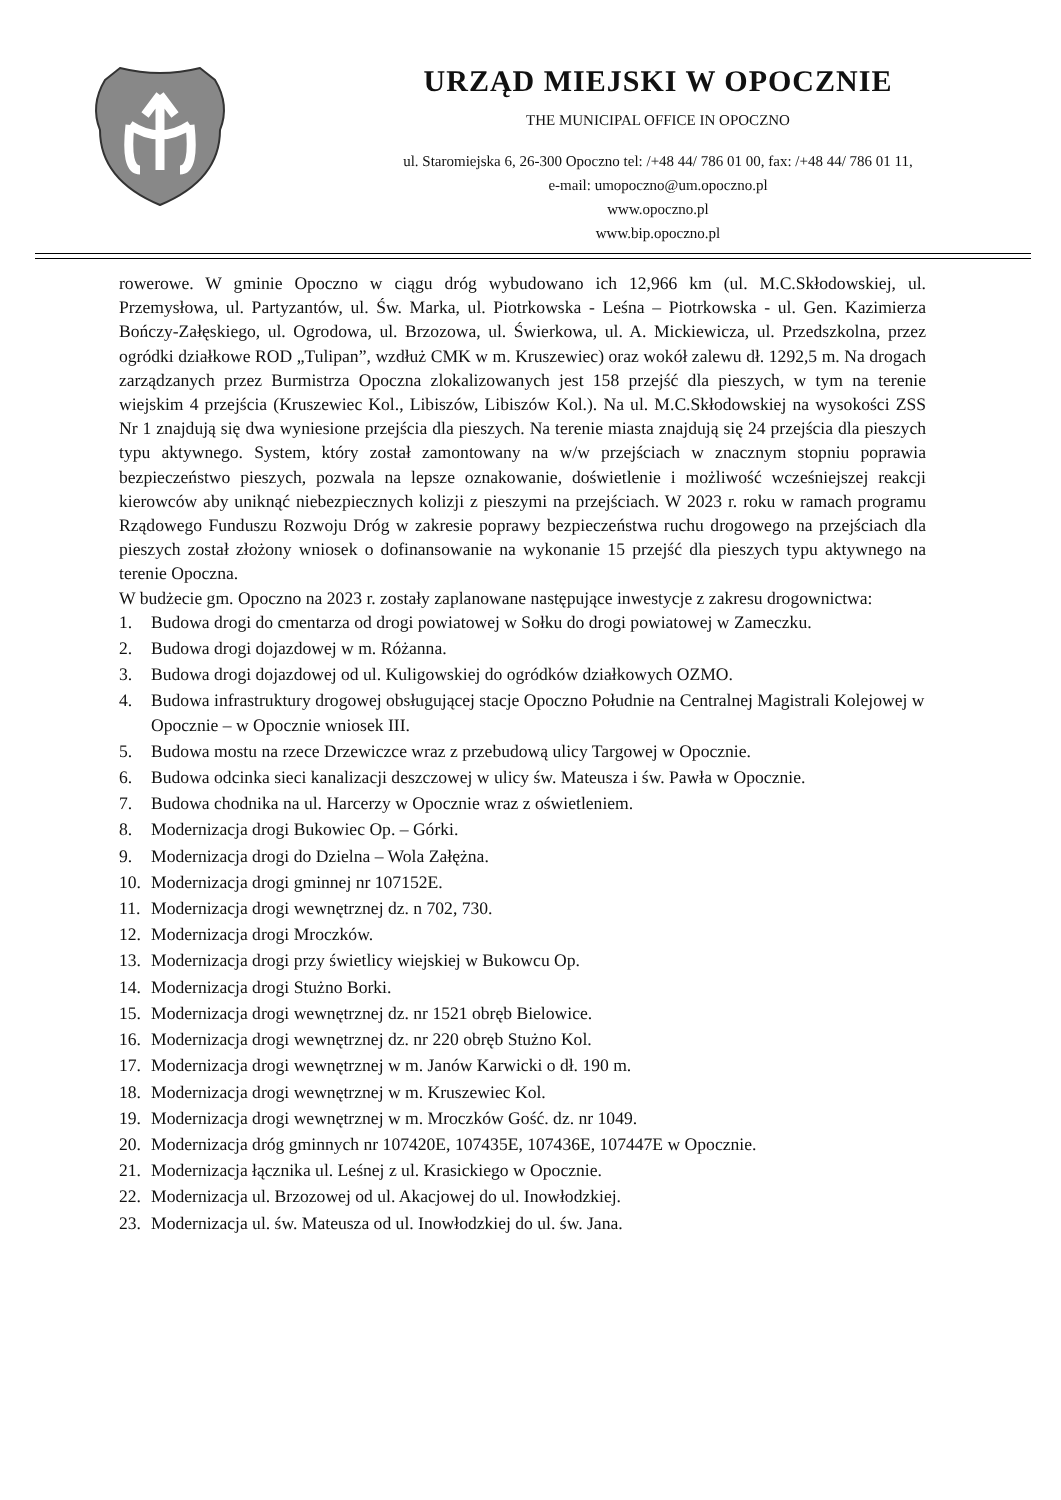URZĄD MIEJSKI W OPOCZNIE
THE MUNICIPAL OFFICE IN OPOCZNO
ul. Staromiejska 6, 26-300 Opoczno tel: /+48 44/ 786 01 00, fax: /+48 44/ 786 01 11,
e-mail: umopoczno@um.opoczno.pl
www.opoczno.pl
www.bip.opoczno.pl
rowerowe. W gminie Opoczno w ciągu dróg wybudowano ich 12,966 km (ul. M.C.Skłodowskiej, ul. Przemysłowa, ul. Partyzantów, ul. Św. Marka, ul. Piotrkowska - Leśna – Piotrkowska - ul. Gen. Kazimierza Bończy-Załęskiego, ul. Ogrodowa, ul. Brzozowa, ul. Świerkowa, ul. A. Mickiewicza, ul. Przedszkolna, przez ogródki działkowe ROD „Tulipan”, wzdłuż CMK w m. Kruszewiec) oraz wokół zalewu dł. 1292,5 m. Na drogach zarządzanych przez Burmistrza Opoczna zlokalizowanych jest 158 przejść dla pieszych, w tym na terenie wiejskim 4 przejścia (Kruszewiec Kol., Libiszów, Libiszów Kol.). Na ul. M.C.Skłodowskiej na wysokości ZSS Nr 1 znajdują się dwa wyniesione przejścia dla pieszych. Na terenie miasta znajdują się 24 przejścia dla pieszych typu aktywnego. System, który został zamontowany na w/w przejściach w znacznym stopniu poprawia bezpieczeństwo pieszych, pozwala na lepsze oznakowanie, doświetlenie i możliwość wcześniejszej reakcji kierowców aby uniknąć niebezpiecznych kolizji z pieszymi na przejściach. W 2023 r. roku w ramach programu Rządowego Funduszu Rozwoju Dróg w zakresie poprawy bezpieczeństwa ruchu drogowego na przejściach dla pieszych został złożony wniosek o dofinansowanie na wykonanie 15 przejść dla pieszych typu aktywnego na terenie Opoczna.
W budżecie gm. Opoczno na 2023 r. zostały zaplanowane następujące inwestycje z zakresu drogownictwa:
1. Budowa drogi do cmentarza od drogi powiatowej w Sołku do drogi powiatowej w Zameczku.
2. Budowa drogi dojazdowej w m. Różanna.
3. Budowa drogi dojazdowej od ul. Kuligowskiej do ogródków działkowych OZMO.
4. Budowa infrastruktury drogowej obsługującej stacje Opoczno Południe na Centralnej Magistrali Kolejowej w Opocznie – w Opocznie wniosek III.
5. Budowa mostu na rzece Drzewiczce wraz z przebudową ulicy Targowej w Opocznie.
6. Budowa odcinka sieci kanalizacji deszczowej w ulicy św. Mateusza i św. Pawła w Opocznie.
7. Budowa chodnika na ul. Harcerzy w Opocznie wraz z oświetleniem.
8. Modernizacja drogi Bukowiec Op. – Górki.
9. Modernizacja drogi do Dzielna – Wola Załężna.
10. Modernizacja drogi gminnej nr 107152E.
11. Modernizacja drogi wewnętrznej dz. n 702, 730.
12. Modernizacja drogi Mroczków.
13. Modernizacja drogi przy świetlicy wiejskiej w Bukowcu Op.
14. Modernizacja drogi Stużno Borki.
15. Modernizacja drogi wewnętrznej dz. nr 1521 obręb Bielowice.
16. Modernizacja drogi wewnętrznej dz. nr 220 obręb Stużno Kol.
17. Modernizacja drogi wewnętrznej w m. Janów Karwicki o dł. 190 m.
18. Modernizacja drogi wewnętrznej w m. Kruszewiec Kol.
19. Modernizacja drogi wewnętrznej w m. Mroczków Gość. dz. nr 1049.
20. Modernizacja dróg gminnych nr 107420E, 107435E, 107436E, 107447E w Opocznie.
21. Modernizacja łącznika ul. Leśnej z ul. Krasickiego w Opocznie.
22. Modernizacja ul. Brzozowej od ul. Akacjowej do ul. Inowłodzkiej.
23. Modernizacja ul. św. Mateusza od ul. Inowłodzkiej do ul. św. Jana.